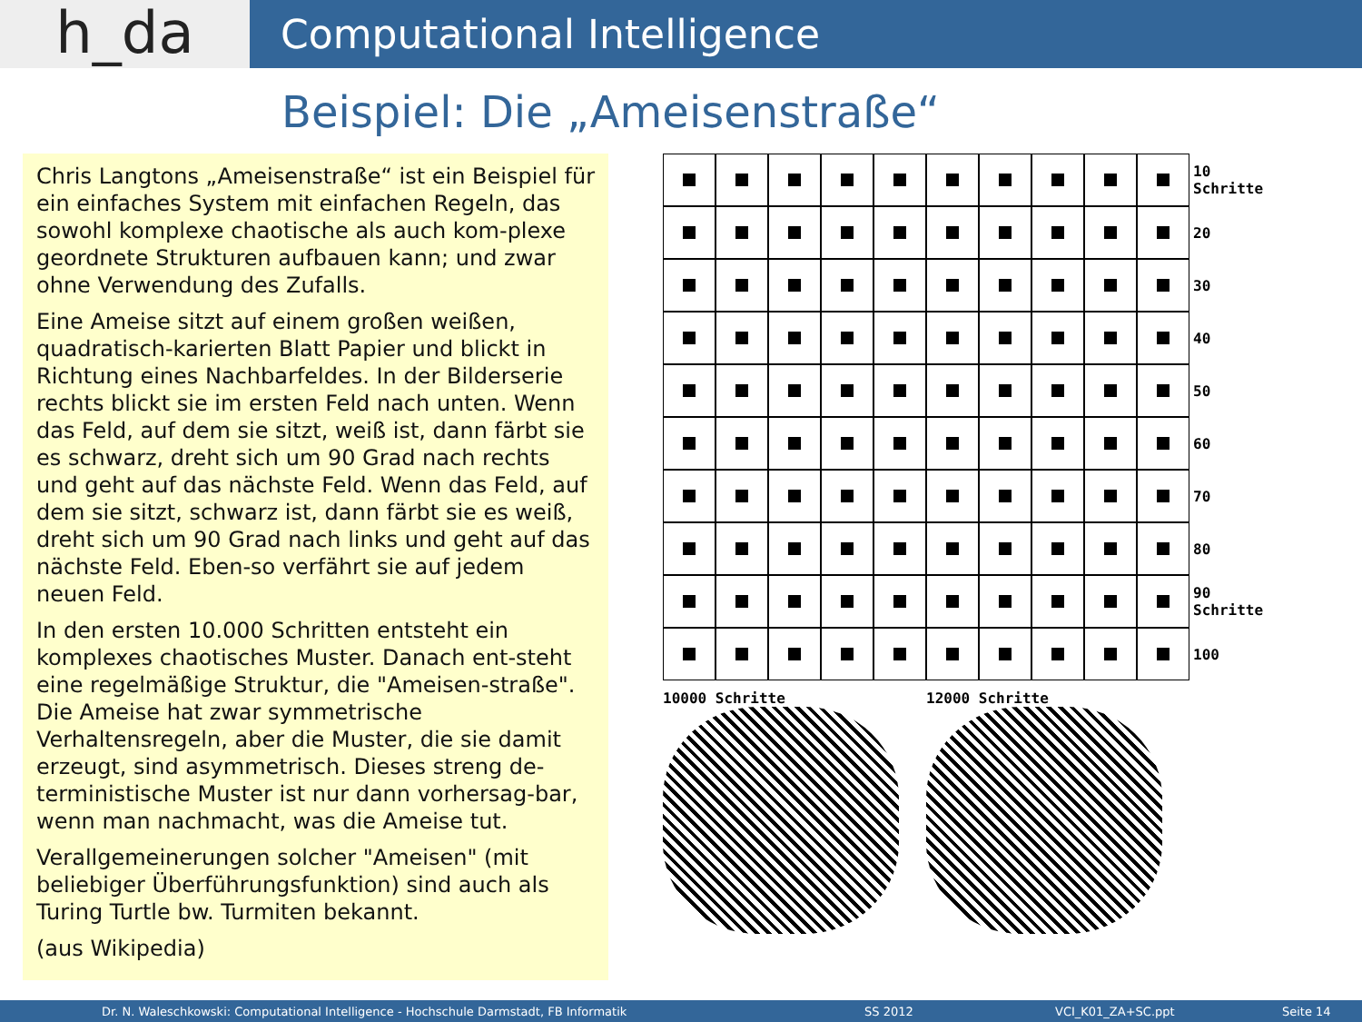h_da
Computational Intelligence
Beispiel: Die „Ameisenstraße“
Chris Langtons „Ameisenstraße“ ist ein Beispiel für ein einfaches System mit einfachen Regeln, das sowohl komplexe chaotische als auch kom-plexe geordnete Strukturen aufbauen kann; und zwar ohne Verwendung des Zufalls.
Eine Ameise sitzt auf einem großen weißen, quadratisch-karierten Blatt Papier und blickt in Richtung eines Nachbarfeldes. In der Bilderserie rechts blickt sie im ersten Feld nach unten. Wenn das Feld, auf dem sie sitzt, weiß ist, dann färbt sie es schwarz, dreht sich um 90 Grad nach rechts und geht auf das nächste Feld. Wenn das Feld, auf dem sie sitzt, schwarz ist, dann färbt sie es weiß, dreht sich um 90 Grad nach links und geht auf das nächste Feld. Eben-so verfährt sie auf jedem neuen Feld.
In den ersten 10.000 Schritten entsteht ein komplexes chaotisches Muster. Danach ent-steht eine regelmäßige Struktur, die "Ameisen-straße". Die Ameise hat zwar symmetrische Verhaltensregeln, aber die Muster, die sie damit erzeugt, sind asymmetrisch. Dieses streng de-terministische Muster ist nur dann vorhersag-bar, wenn man nachmacht, was die Ameise tut.
Verallgemeinerungen solcher "Ameisen" (mit beliebiger Überführungsfunktion) sind auch als Turing Turtle bw. Turmiten bekannt.
(aus Wikipedia)
10 Schritte
20
30
40
50
60
70
80
90 Schritte
100
10000 Schritte 12000 Schritte
Dr. N. Waleschkowski: Computational Intelligence - Hochschule Darmstadt, FB Informatik SS 2012 VCI_K01_ZA+SC.ppt Seite 14